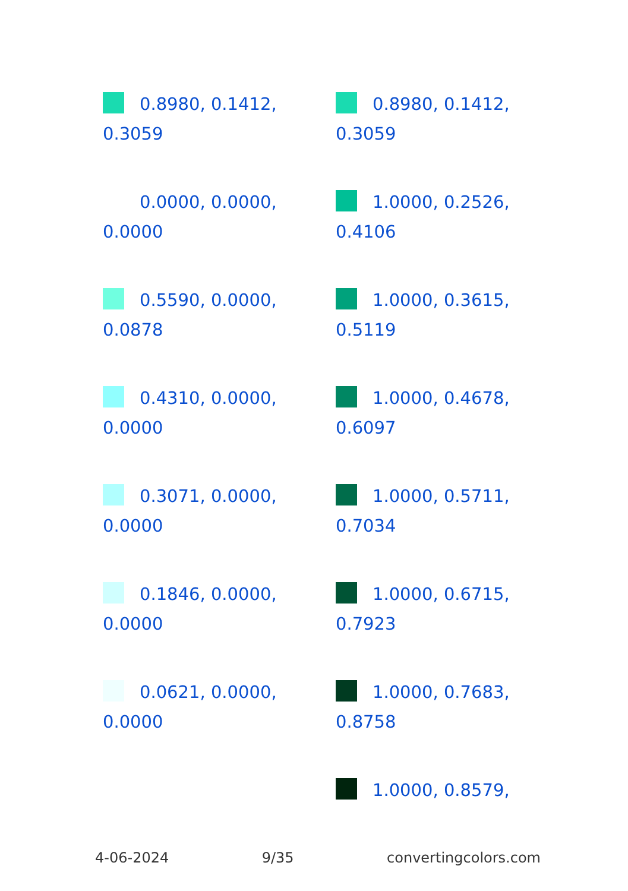0.8980, 0.1412,
0.3059
0.8980, 0.1412,
0.3059
0.0000, 0.0000,
0.0000
1.0000, 0.2526,
0.4106
0.5590, 0.0000,
0.0878
1.0000, 0.3615,
0.5119
0.4310, 0.0000,
0.0000
1.0000, 0.4678,
0.6097
0.3071, 0.0000,
0.0000
1.0000, 0.5711,
0.7034
0.1846, 0.0000,
0.0000
1.0000, 0.6715,
0.7923
0.0621, 0.0000,
0.0000
1.0000, 0.7683,
0.8758
1.0000, 0.8579,
4-06-2024 9/35 convertingcolors.com